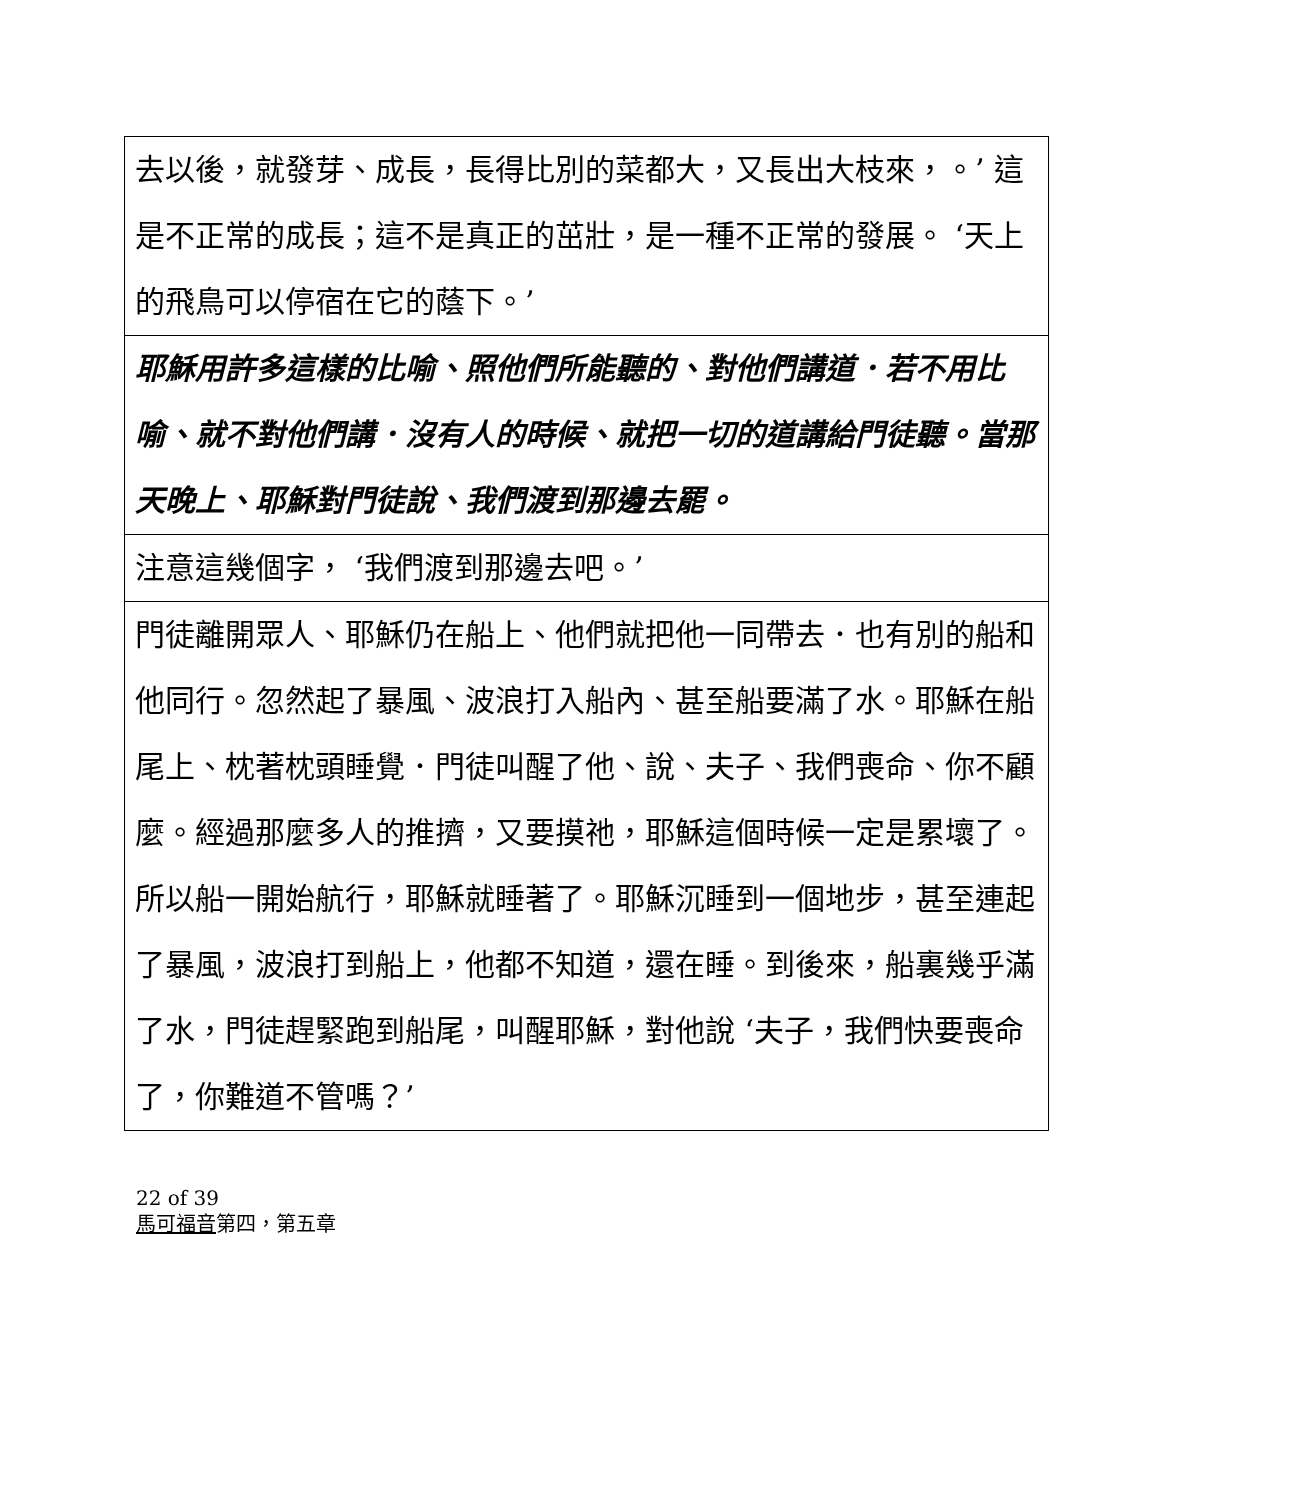| 去以後，就發芽、成長，長得比別的菜都大，又長出大枝來，。’ 這是不正常的成長；這不是真正的茁壯，是一種不正常的發展。 ‘天上的飛鳥可以停宿在它的蔭下。’ |
| 耶穌用許多這樣的比喻、照他們所能聽的、對他們講道．若不用比喻、就不對他們講．沒有人的時候、就把一切的道講給門徒聽。當那天晚上、耶穌對門徒說、我們渡到那邊去罷。 |
| 注意這幾個字， ‘我們渡到那邊去吧。’ |
| 門徒離開眾人、耶穌仍在船上、他們就把他一同帶去．也有別的船和他同行。忽然起了暴風、波浪打入船內、甚至船要滿了水。耶穌在船尾上、枕著枕頭睡覺．門徒叫醒了他、說、夫子、我們喪命、你不顧麼。經過那麼多人的推擠，又要摸祂，耶穌這個時候一定是累壞了。所以船一開始航行，耶穌就睡著了。耶穌沉睡到一個地步，甚至連起了暴風，波浪打到船上，他都不知道，還在睡。到後來，船裏幾乎滿了水，門徒趕緊跑到船尾，叫醒耶穌，對他說 ‘夫子，我們快要喪命了，你難道不管嗎？’ |
22 of 39
馬可福音第四，第五章